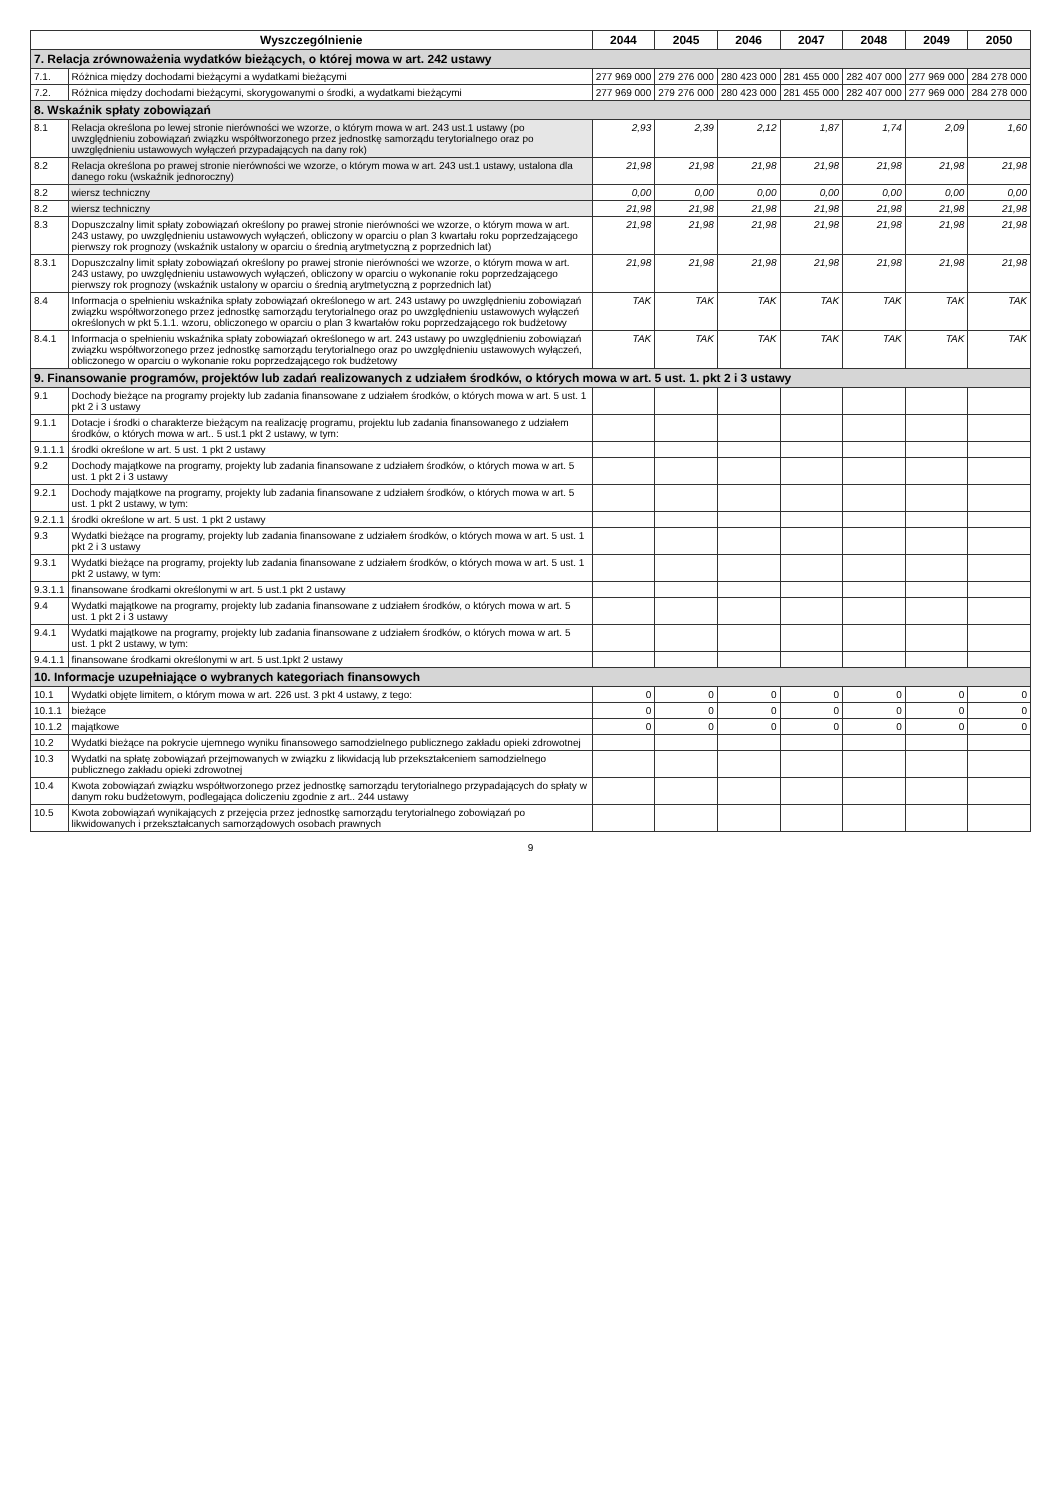| Wyszczególnienie | | 2044 | 2045 | 2046 | 2047 | 2048 | 2049 | 2050 |
| --- | --- | --- | --- | --- | --- | --- | --- | --- |
| 7. Relacja zrównoważenia wydatków bieżących, o której mowa w art. 242 ustawy | | | | | | | | |
| 7.1. | Różnica między dochodami bieżącymi a wydatkami bieżącymi | 277 969 000 | 279 276 000 | 280 423 000 | 281 455 000 | 282 407 000 | 277 969 000 | 284 278 000 |
| 7.2. | Różnica między dochodami bieżącymi, skorygowanymi o środki, a wydatkami bieżącymi | 277 969 000 | 279 276 000 | 280 423 000 | 281 455 000 | 282 407 000 | 277 969 000 | 284 278 000 |
| 8. Wskaźnik spłaty zobowiązań | | | | | | | | |
| 8.1 | Relacja określona po lewej stronie nierówności we wzorze, o którym mowa w art. 243 ust.1 ustawy (po uwzględnieniu zobowiązań związku współtworzonego przez jednostkę samorządu terytorialnego oraz po uwzględnieniu ustawowych wyłączeń przypadających na dany rok) | 2,93 | 2,39 | 2,12 | 1,87 | 1,74 | 2,09 | 1,60 |
| 8.2 | Relacja określona po prawej stronie nierówności we wzorze, o którym mowa w art. 243 ust.1 ustawy, ustalona dla danego roku (wskaźnik jednoroczny) | 21,98 | 21,98 | 21,98 | 21,98 | 21,98 | 21,98 | 21,98 |
| 8.2 | wiersz techniczny | 0,00 | 0,00 | 0,00 | 0,00 | 0,00 | 0,00 | 0,00 |
| 8.2 | wiersz techniczny | 21,98 | 21,98 | 21,98 | 21,98 | 21,98 | 21,98 | 21,98 |
| 8.3 | Dopuszczalny limit spłaty zobowiązań określony po prawej stronie nierówności we wzorze, o którym mowa w art. 243 ustawy, po uwzględnieniu ustawowych wyłączeń, obliczony w oparciu o plan 3 kwartału roku poprzedzającego pierwszy rok prognozy (wskaźnik ustalony w oparciu o średnią arytmetyczną z poprzednich lat) | 21,98 | 21,98 | 21,98 | 21,98 | 21,98 | 21,98 | 21,98 |
| 8.3.1 | Dopuszczalny limit spłaty zobowiązań określony po prawej stronie nierówności we wzorze, o którym mowa w art. 243 ustawy, po uwzględnieniu ustawowych wyłączeń, obliczony w oparciu o wykonanie roku poprzedzającego pierwszy rok prognozy (wskaźnik ustalony w oparciu o średnią arytmetyczną z poprzednich lat) | 21,98 | 21,98 | 21,98 | 21,98 | 21,98 | 21,98 | 21,98 |
| 8.4 | Informacja o spełnieniu wskaźnika spłaty zobowiązań określonego w art. 243 ustawy po uwzględnieniu zobowiązań związku współtworzonego przez jednostkę samorządu terytorialnego oraz po uwzględnieniu ustawowych wyłączeń określonych w pkt 5.1.1. wzoru, obliczonego w oparciu o plan 3 kwartałów roku poprzedzającego rok budżetowy | TAK | TAK | TAK | TAK | TAK | TAK | TAK |
| 8.4.1 | Informacja o spełnieniu wskaźnika spłaty zobowiązań określonego w art. 243 ustawy po uwzględnieniu zobowiązań związku współtworzonego przez jednostkę samorządu terytorialnego oraz po uwzględnieniu ustawowych wyłączeń, obliczonego w oparciu o wykonanie roku poprzedzającego rok budżetowy | TAK | TAK | TAK | TAK | TAK | TAK | TAK |
| 9. Finansowanie programów, projektów lub zadań realizowanych z udziałem środków, o których mowa w art. 5 ust. 1. pkt 2 i 3 ustawy | | | | | | | | |
| 9.1 | Dochody bieżące na programy projekty lub zadania finansowane z udziałem środków, o których mowa w art. 5 ust. 1 pkt 2 i 3 ustawy | | | | | | | |
| 9.1.1 | Dotacje i środki o charakterze bieżącym na realizację programu, projektu lub zadania finansowanego z udziałem środków, o których mowa w art.. 5 ust.1 pkt 2 ustawy, w tym: | | | | | | | |
| 9.1.1.1 | środki określone w art. 5 ust. 1 pkt 2 ustawy | | | | | | | |
| 9.2 | Dochody majątkowe na programy, projekty lub zadania finansowane z udziałem środków, o których mowa w art. 5 ust. 1 pkt 2 i 3 ustawy | | | | | | | |
| 9.2.1 | Dochody majątkowe na programy, projekty lub zadania finansowane z udziałem środków, o których mowa w art. 5 ust. 1 pkt 2 ustawy, w tym: | | | | | | | |
| 9.2.1.1 | środki określone w art. 5 ust. 1 pkt 2 ustawy | | | | | | | |
| 9.3 | Wydatki bieżące na programy, projekty lub zadania finansowane z udziałem środków, o których mowa w art. 5 ust. 1 pkt 2 i 3 ustawy | | | | | | | |
| 9.3.1 | Wydatki bieżące na programy, projekty lub zadania finansowane z udziałem środków, o których mowa w art. 5 ust. 1 pkt 2 ustawy, w tym: | | | | | | | |
| 9.3.1.1 | finansowane środkami określonymi w art. 5 ust.1 pkt 2 ustawy | | | | | | | |
| 9.4 | Wydatki majątkowe na programy, projekty lub zadania finansowane z udziałem środków, o których mowa w art. 5 ust. 1 pkt 2 i 3 ustawy | | | | | | | |
| 9.4.1 | Wydatki majątkowe na programy, projekty lub zadania finansowane z udziałem środków, o których mowa w art. 5 ust. 1 pkt 2 ustawy, w tym: | | | | | | | |
| 9.4.1.1 | finansowane środkami określonymi w art. 5 ust.1pkt 2 ustawy | | | | | | | |
| 10. Informacje uzupełniające o wybranych kategoriach finansowych | | | | | | | | |
| 10.1 | Wydatki objęte limitem, o którym mowa w art. 226 ust. 3 pkt 4 ustawy, z tego: | 0 | 0 | 0 | 0 | 0 | 0 | 0 |
| 10.1.1 | bieżące | 0 | 0 | 0 | 0 | 0 | 0 | 0 |
| 10.1.2 | majątkowe | 0 | 0 | 0 | 0 | 0 | 0 | 0 |
| 10.2 | Wydatki bieżące na pokrycie ujemnego wyniku finansowego samodzielnego publicznego zakładu opieki zdrowotnej | | | | | | | |
| 10.3 | Wydatki na spłatę zobowiązań przejmowanych w związku z likwidacją lub przekształceniem samodzielnego publicznego zakładu opieki zdrowotnej | | | | | | | |
| 10.4 | Kwota zobowiązań związku współtworzonego przez jednostkę samorządu terytorialnego przypadających do spłaty w danym roku budżetowym, podlegająca doliczeniu zgodnie z art.. 244 ustawy | | | | | | | |
| 10.5 | Kwota zobowiązań wynikających z przejęcia przez jednostkę samorządu terytorialnego zobowiązań po likwidowanych i przekształcanych samorządowych osobach prawnych | | | | | | | |
9